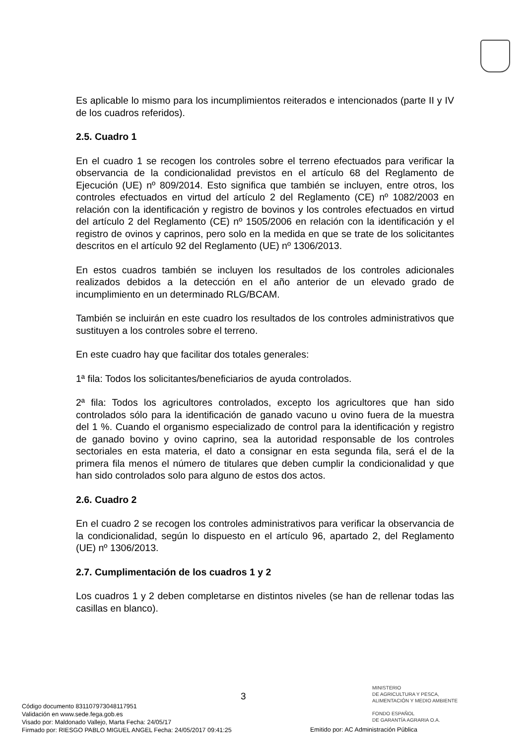Es aplicable lo mismo para los incumplimientos reiterados e intencionados (parte II y IV de los cuadros referidos).
2.5. Cuadro 1
En el cuadro 1 se recogen los controles sobre el terreno efectuados para verificar la observancia de la condicionalidad previstos en el artículo 68 del Reglamento de Ejecución (UE) nº 809/2014. Esto significa que también se incluyen, entre otros, los controles efectuados en virtud del artículo 2 del Reglamento (CE) nº 1082/2003 en relación con la identificación y registro de bovinos y los controles efectuados en virtud del artículo 2 del Reglamento (CE) nº 1505/2006 en relación con la identificación y el registro de ovinos y caprinos, pero solo en la medida en que se trate de los solicitantes descritos en el artículo 92 del Reglamento (UE) nº 1306/2013.
En estos cuadros también se incluyen los resultados de los controles adicionales realizados debidos a la detección en el año anterior de un elevado grado de incumplimiento en un determinado RLG/BCAM.
También se incluirán en este cuadro los resultados de los controles administrativos que sustituyen a los controles sobre el terreno.
En este cuadro hay que facilitar dos totales generales:
1ª fila: Todos los solicitantes/beneficiarios de ayuda controlados.
2ª fila: Todos los agricultores controlados, excepto los agricultores que han sido controlados sólo para la identificación de ganado vacuno u ovino fuera de la muestra del 1 %. Cuando el organismo especializado de control para la identificación y registro de ganado bovino y ovino caprino, sea la autoridad responsable de los controles sectoriales en esta materia, el dato a consignar en esta segunda fila, será el de la primera fila menos el número de titulares que deben cumplir la condicionalidad y que han sido controlados solo para alguno de estos dos actos.
2.6. Cuadro 2
En el cuadro 2 se recogen los controles administrativos para verificar la observancia de la condicionalidad, según lo dispuesto en el artículo 96, apartado 2, del Reglamento (UE) nº 1306/2013.
2.7. Cumplimentación de los cuadros 1 y 2
Los cuadros 1 y 2 deben completarse en distintos niveles (se han de rellenar todas las casillas en blanco).
3
MINISTERIO
DE AGRICULTURA Y PESCA,
ALIMENTACIÓN Y MEDIO AMBIENTE
FONDO ESPAÑOL
DE GARANTÍA AGRARIA O.A.
Código documento 8311079730481179 51
Validación en www.sede.fega.gob.es
Visado por: Maldonado Vallejo, Marta Fecha: 24/05/17
Firmado por: RIESGO PABLO MIGUEL ANGEL Fecha: 24/05/2017 09:41:25
Emitido por: AC Administración Pública